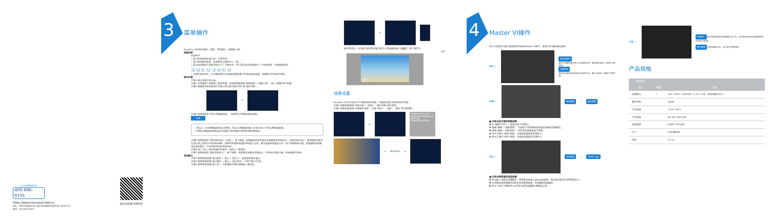24小时免费服务热线
400-696-0755
http://www.novastar-led.cn
地址：西安市高新区科技二路72号西安软件园零壹广场DEF101
电话：029-68216000
诺瓦科技官方微信号
3
菜单操作
NovaPro UHD基本操作：配屏、添加窗口、选择输入源。
快捷点屏
前提条件
• 显示屏是规则的显示屏，非异形屏。
• 显示屏的箱体规则，且各箱体分辨率大小一致。
• 显示屏的箱体之间的连线为以下几种方式，每个网口的走线顺着同一个方向连接，不能随意走线。
⊐ ⊔ ⊏ ⊔ ⊐ ⊔ ⊏ ⊔
• 设置走线方式时，必须确保网口1的起始位置是整个走线的起始位置，根据网口序号依次连接。
操作步骤
步骤1 给LED显示屏上电。
步骤2 主界面按下旋钮进入菜单界面，并旋转旋钮选择“智能配屏 > 快捷点屏”，进入“快捷点屏”界面。
步骤3 根据屏体中的箱体行列数分别设置“箱体行数”和“箱体列数”。
➜
步骤4 旋转旋钮至“网口1带载箱体数”，设置网口1带载的箱体数量。
说明
• 网口1～15的带载箱体数必须相同，网口16带载箱体数小于等于前15个网口带载箱体数。
• 各网口带载的箱体数量必须是显示屏中箱体行数或列数的整数倍。
步骤5 旋转旋钮至“屏体走线方式（正视）”，按下旋钮，根据当前屏体走线方式选择屏体走线方式。设置走线方式时，旋转旋钮可实时在显示屏上预览不同走线的效果，如果所有箱体拼接的屏体显示正常，即无重叠或重复显示时，按下旋钮保存设置，若直接按返回键退出当前操作，不会保存预览的走线方式。
步骤6 按下“ESC”退出快捷点屏菜单，返回上一级菜单。
步骤7 旋转旋钮至“固化至接收卡”，按下旋钮，将配置信息发送至接收卡，并保存在接收卡端，断电数据不丢失。
添加窗口
步骤1 旋转旋钮选择“窗口属性 > 窗口 > 窗口1”，选定当前操作窗口。
步骤2 旋转旋钮选择“窗口属性 > 窗口 > 窗口状态 > 开启”窗口1开启。
步骤3 旋转旋钮选择“输入源”，并根据实际情况选择输入源类型。
➜
操作完成后，LED显示屏所添加窗口的大小及选择的输入源画面，如下图所示。
LED
SDI-1
场景设置
NovaPro UHD可支持16个场景保存及加载，将当前的窗口布局保存至场景。
步骤1 旋转旋钮选择“场景设置 > 场景1”，弹出场景1操作选项。
步骤2 旋转旋钮选择“场景操作选项”，可选“保存”、“加载”、“删除”及“复制到”。
➜ 将当前窗口布局保存至场景
将所选场景窗口布局加载到显示屏
删除当前场景
将当前场景复制到其他场景
➜ 保存至场景1 ➜
4
Master VI操作
用户可连接GUI接口直接使用内嵌的Master VI软件，或者在PC端安装后使用。
首页 > 显示屏区域
显示已配置的显示屏大小及屏体名称。单击显示屏进入“屏幕”功能界面。
设备区域
显示当前连接设备名称及设备串口号。单击设备进入“图层”功能界面。
屏幕 > 屏体配置 > 固化配置
■ 实现对显示屏的智能配置
❶ 在“编辑”页签下，选择设备下的网口。
❷ 选择“编辑 > 箱体管理”，可选单个添加箱体或批量添加箱体至编辑区。
❸ 选择“编辑 > 箱体走线”，将已添加的箱体进行连接。
❹ 单击工具栏“发送”按钮，将当前配置发送至接收卡。
❺ 单击工具栏“固化”按钮，将当前配置固化至接收卡。
图层 > 添加图层 > “TAKE”上屏
■ 实现对视频源多画面配置
❶ 单击输入源拖动至编辑区，完成添加该输入源对应的图层，通过鼠标拖动可调节图层大小。
❷ 在界面右侧图层属性功能区修改图层参数，例如截取及遮罩等。
❸ 单击“TAKE”按钮或T-bar将PVW区域画面切换到显示屏。
设置 > 恢复出厂 将设备按照要求恢复数据至出厂前，可选择保留IP地址或保留IP地址和EDID信息。
用户管理 管理员密码设定，用于用户权限控制。
产品规格
| 整机规范 | | |
| --- | --- | --- |
| 接口 | 数量 | 说明 |
| 电源接口 | 2 | 100~240V~,50/60Hz, 7.2A~3.5A，双电源备份设计。 |
| 整机功耗 | | 180W |
| 工作温度 | | -10℃~60℃ |
| 工作湿度 | | 0% RH~80% RH |
| 存储湿度 | | 0%RH~95%RH |
| 尺寸 | | 4U标准机箱 |
| 净重 | | 21 kg |